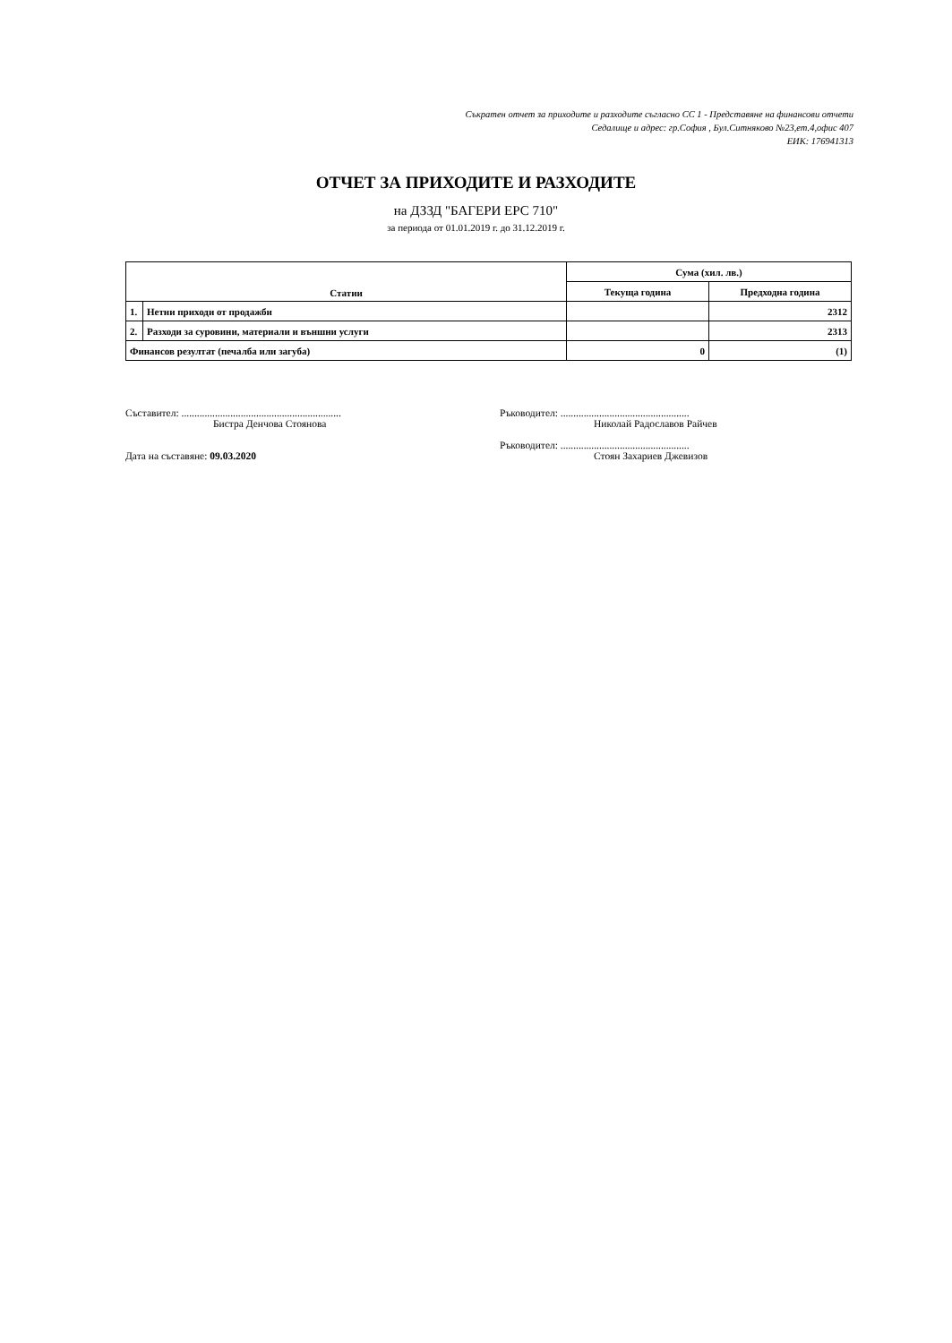Съкратен отчет за приходите и разходите съгласно СС 1 - Представяне на финансови отчети
Седалище и адрес: гр.София , Бул.Ситняково №23,ет.4,офис 407
ЕИК: 176941313
ОТЧЕТ ЗА ПРИХОДИТЕ И РАЗХОДИТЕ
на ДЗЗД "БАГЕРИ ЕРС 710"
за периода от 01.01.2019 г. до 31.12.2019 г.
| Статии | | Сума (хил. лв.) | |
| --- | --- | --- | --- |
| | | Текуща година | Предходна година |
| 1. | Нетни приходи от продажби | | 2312 |
| 2. | Разходи за суровини, материали и външни услуги | | 2313 |
| Финансов резултат (печалба или загуба) | | 0 | (1) |
Съставител: ..............................................................
Бистра Денчова Стоянова
Дата на съставяне: 09.03.2020
Ръководител: ..................................................
Николай Радославов Райчев
Ръководител: ..................................................
Стоян Захариев Джевизов